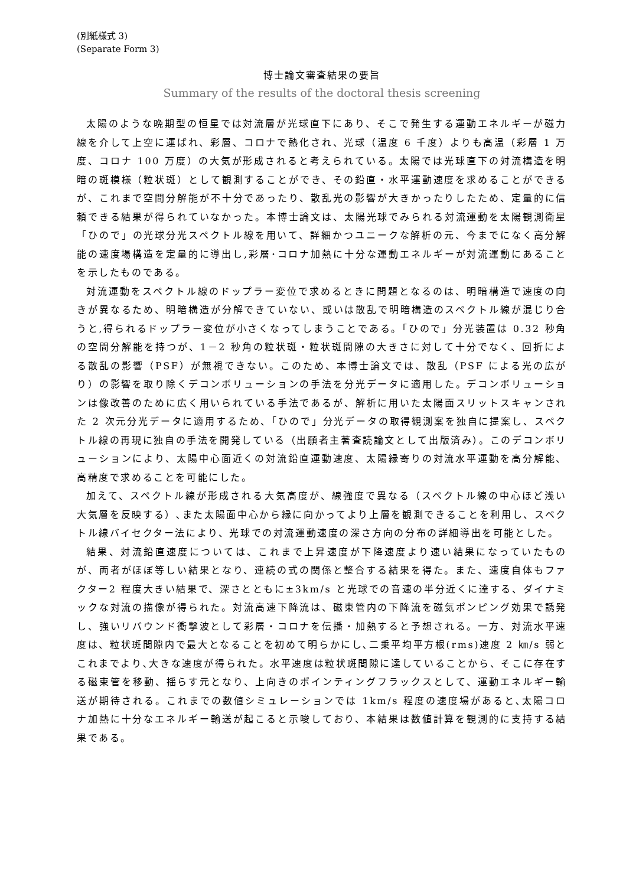(別紙様式 3)
(Separate Form 3)
博士論文審査結果の要旨
Summary of the results of the doctoral thesis screening
太陽のような晩期型の恒星では対流層が光球直下にあり、そこで発生する運動エネルギーが磁力線を介して上空に運ばれ、彩層、コロナで熱化され、光球（温度 6 千度）よりも高温（彩層 1 万度、コロナ 100 万度）の大気が形成されると考えられている。太陽では光球直下の対流構造を明暗の斑模様（粒状斑）として観測することができ、その鉛直・水平運動速度を求めることができるが、これまで空間分解能が不十分であったり、散乱光の影響が大きかったりしたため、定量的に信頼できる結果が得られていなかった。本博士論文は、太陽光球でみられる対流運動を太陽観測衛星「ひので」の光球分光スペクトル線を用いて、詳細かつユニークな解析の元、今までになく高分解能の速度場構造を定量的に導出し,彩層･コロナ加熱に十分な運動エネルギーが対流運動にあることを示したものである。
対流運動をスペクトル線のドップラー変位で求めるときに問題となるのは、明暗構造で速度の向きが異なるため、明暗構造が分解できていない、或いは散乱で明暗構造のスペクトル線が混じり合うと,得られるドップラー変位が小さくなってしまうことである。「ひので」分光装置は 0.32 秒角の空間分解能を持つが、1－2 秒角の粒状斑・粒状斑間隙の大きさに対して十分でなく、回折による散乱の影響（PSF）が無視できない。このため、本博士論文では、散乱（PSF による光の広がり）の影響を取り除くデコンボリューションの手法を分光データに適用した。デコンボリューションは像改善のために広く用いられている手法であるが、解析に用いた太陽面スリットスキャンされた 2 次元分光データに適用するため、「ひので」分光データの取得観測案を独自に提案し、スペクトル線の再現に独自の手法を開発している（出願者主著査読論文として出版済み）。このデコンボリューションにより、太陽中心面近くの対流鉛直運動速度、太陽縁寄りの対流水平運動を高分解能、高精度で求めることを可能にした。
加えて、スペクトル線が形成される大気高度が、線強度で異なる（スペクトル線の中心ほど浅い大気層を反映する）､また太陽面中心から縁に向かってより上層を観測できることを利用し、スペクトル線バイセクター法により、光球での対流運動速度の深さ方向の分布の詳細導出を可能とした。
結果、対流鉛直速度については、これまで上昇速度が下降速度より速い結果になっていたものが、両者がほぼ等しい結果となり、連続の式の関係と整合する結果を得た。また、速度自体もファクター2 程度大きい結果で、深さとともに±3km/s と光球での音速の半分近くに達する、ダイナミックな対流の描像が得られた。対流高速下降流は、磁束管内の下降流を磁気ポンピング効果で誘発し、強いリバウンド衝撃波として彩層・コロナを伝播・加熱すると予想される。一方、対流水平速度は、粒状斑間隙内で最大となることを初めて明らかにし､二乗平均平方根(rms)速度 2 ㎞/s 弱とこれまでより､大きな速度が得られた。水平速度は粒状斑間隙に達していることから、そこに存在する磁束管を移動、揺らす元となり、上向きのポインティングフラックスとして、運動エネルギー輸送が期待される。これまでの数値シミュレーションでは 1km/s 程度の速度場があると､太陽コロナ加熱に十分なエネルギー輸送が起こると示唆しており、本結果は数値計算を観測的に支持する結果である。